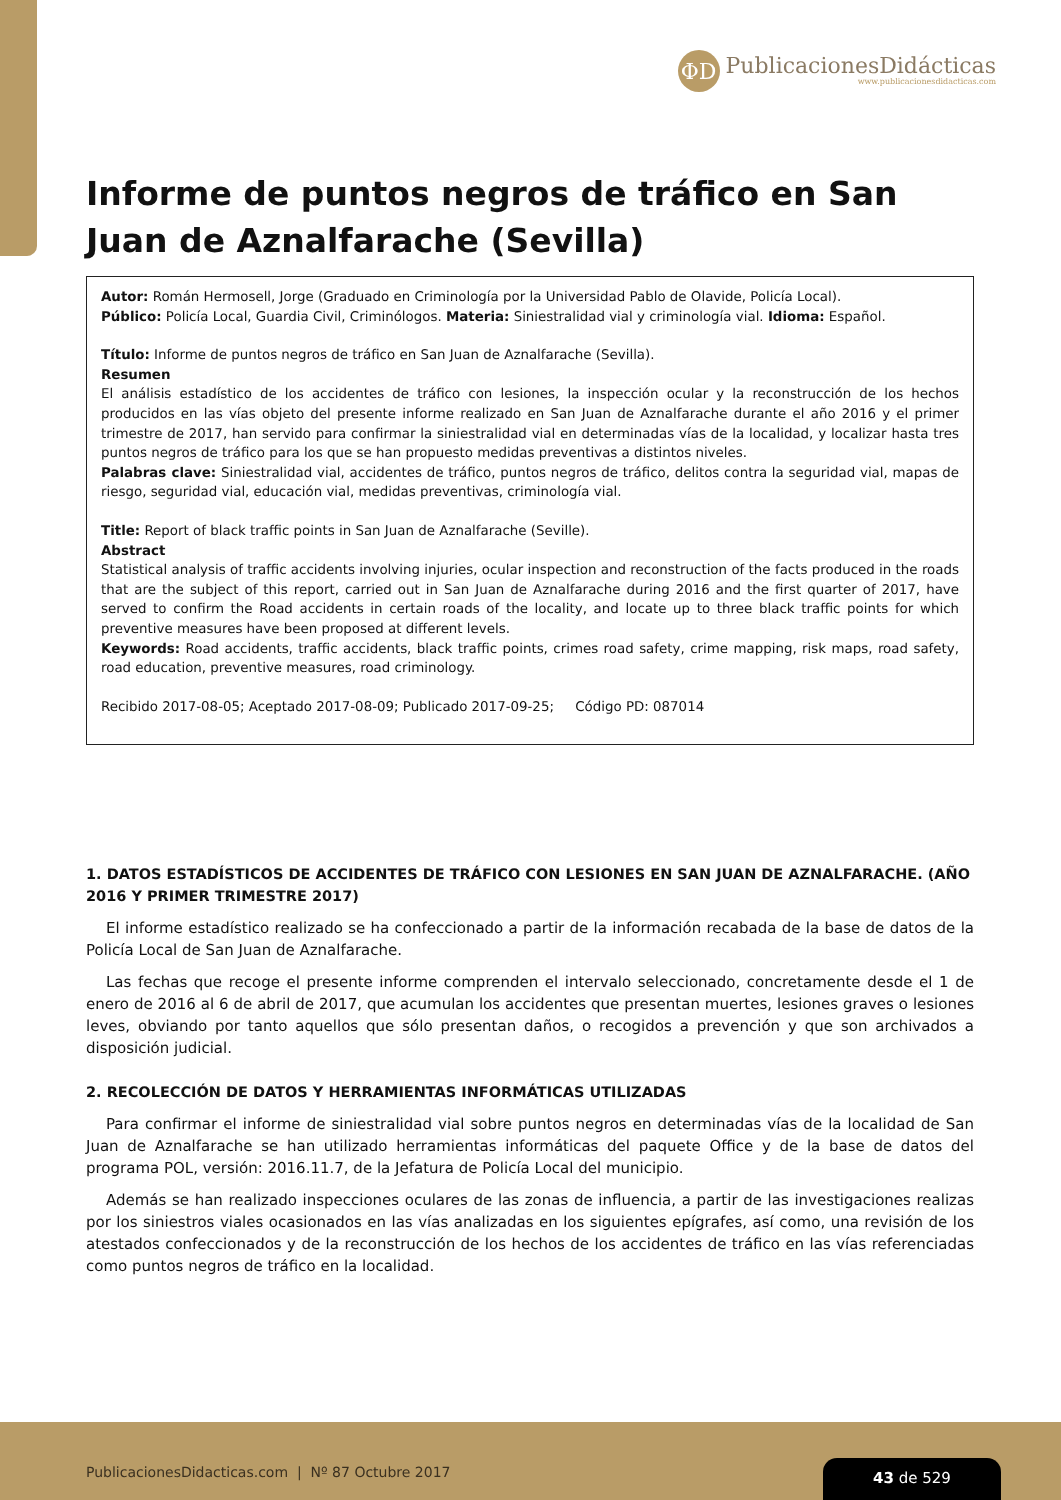ΦD
PublicacionesDidácticas
www.publicacionesdidacticas.com
Informe de puntos negros de tráfico en San Juan de Aznalfarache (Sevilla)
Autor: Román Hermosell, Jorge (Graduado en Criminología por la Universidad Pablo de Olavide, Policía Local).
Público: Policía Local, Guardia Civil, Criminólogos. Materia: Siniestralidad vial y criminología vial. Idioma: Español.
Título: Informe de puntos negros de tráfico en San Juan de Aznalfarache (Sevilla).
Resumen
El análisis estadístico de los accidentes de tráfico con lesiones, la inspección ocular y la reconstrucción de los hechos producidos en las vías objeto del presente informe realizado en San Juan de Aznalfarache durante el año 2016 y el primer trimestre de 2017, han servido para confirmar la siniestralidad vial en determinadas vías de la localidad, y localizar hasta tres puntos negros de tráfico para los que se han propuesto medidas preventivas a distintos niveles.
Palabras clave: Siniestralidad vial, accidentes de tráfico, puntos negros de tráfico, delitos contra la seguridad vial, mapas de riesgo, seguridad vial, educación vial, medidas preventivas, criminología vial.
Title: Report of black traffic points in San Juan de Aznalfarache (Seville).
Abstract
Statistical analysis of traffic accidents involving injuries, ocular inspection and reconstruction of the facts produced in the roads that are the subject of this report, carried out in San Juan de Aznalfarache during 2016 and the first quarter of 2017, have served to confirm the Road accidents in certain roads of the locality, and locate up to three black traffic points for which preventive measures have been proposed at different levels.
Keywords: Road accidents, traffic accidents, black traffic points, crimes road safety, crime mapping, risk maps, road safety, road education, preventive measures, road criminology.
Recibido 2017-08-05; Aceptado 2017-08-09; Publicado 2017-09-25; Código PD: 087014
1. DATOS ESTADÍSTICOS DE ACCIDENTES DE TRÁFICO CON LESIONES EN SAN JUAN DE AZNALFARACHE. (AÑO 2016 Y PRIMER TRIMESTRE 2017)
El informe estadístico realizado se ha confeccionado a partir de la información recabada de la base de datos de la Policía Local de San Juan de Aznalfarache.
Las fechas que recoge el presente informe comprenden el intervalo seleccionado, concretamente desde el 1 de enero de 2016 al 6 de abril de 2017, que acumulan los accidentes que presentan muertes, lesiones graves o lesiones leves, obviando por tanto aquellos que sólo presentan daños, o recogidos a prevención y que son archivados a disposición judicial.
2. RECOLECCIÓN DE DATOS Y HERRAMIENTAS INFORMÁTICAS UTILIZADAS
Para confirmar el informe de siniestralidad vial sobre puntos negros en determinadas vías de la localidad de San Juan de Aznalfarache se han utilizado herramientas informáticas del paquete Office y de la base de datos del programa POL, versión: 2016.11.7, de la Jefatura de Policía Local del municipio.
Además se han realizado inspecciones oculares de las zonas de influencia, a partir de las investigaciones realizas por los siniestros viales ocasionados en las vías analizadas en los siguientes epígrafes, así como, una revisión de los atestados confeccionados y de la reconstrucción de los hechos de los accidentes de tráfico en las vías referenciadas como puntos negros de tráfico en la localidad.
PublicacionesDidacticas.com | Nº 87 Octubre 2017
43 de 529